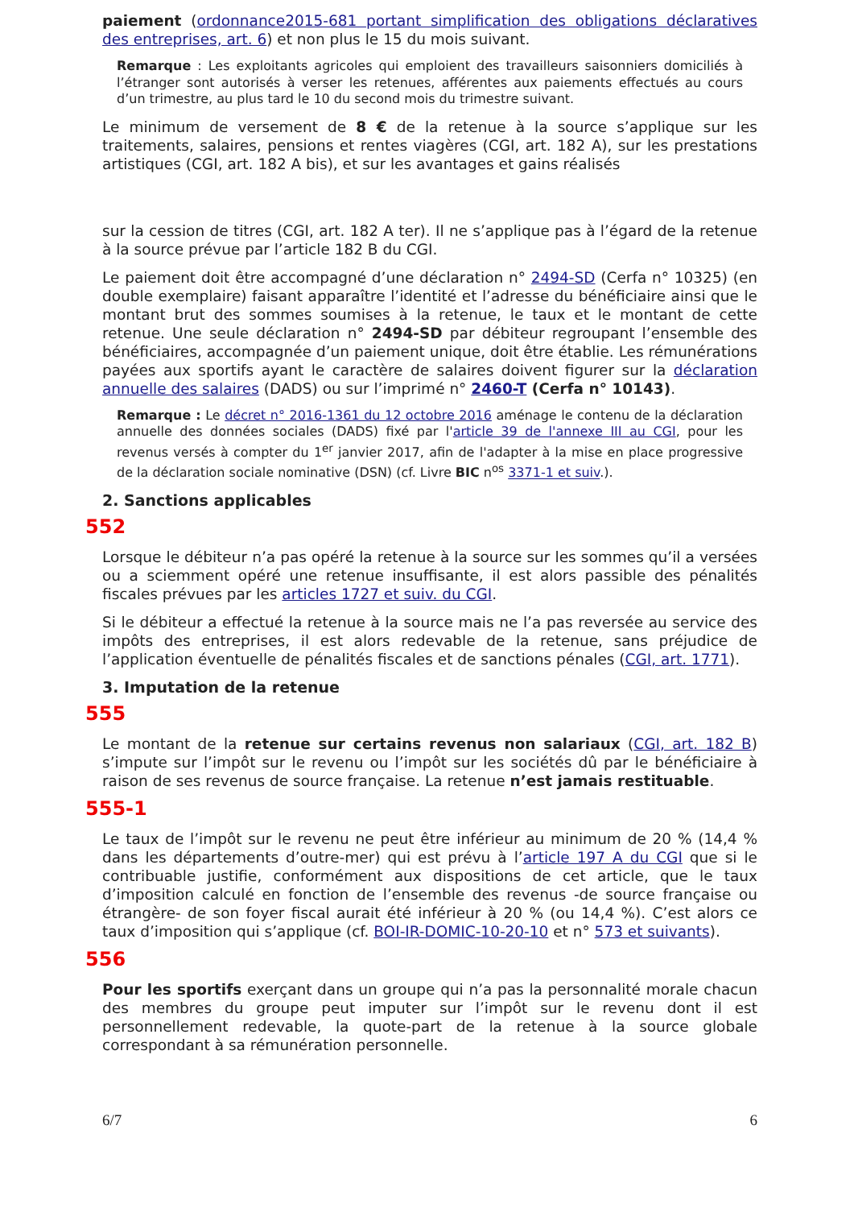paiement (ordonnance2015-681 portant simplification des obligations déclaratives des entreprises, art. 6) et non plus le 15 du mois suivant.
Remarque : Les exploitants agricoles qui emploient des travailleurs saisonniers domiciliés à l’étranger sont autorisés à verser les retenues, afférentes aux paiements effectués au cours d’un trimestre, au plus tard le 10 du second mois du trimestre suivant.
Le minimum de versement de 8 € de la retenue à la source s’applique sur les traitements, salaires, pensions et rentes viagères (CGI, art. 182 A), sur les prestations artistiques (CGI, art. 182 A bis), et sur les avantages et gains réalisés
sur la cession de titres (CGI, art. 182 A ter). Il ne s’applique pas à l’égard de la retenue à la source prévue par l’article 182 B du CGI.
Le paiement doit être accompagné d’une déclaration n° 2494-SD (Cerfa n° 10325) (en double exemplaire) faisant apparaître l’identité et l’adresse du bénéficiaire ainsi que le montant brut des sommes soumises à la retenue, le taux et le montant de cette retenue. Une seule déclaration n° 2494-SD par débiteur regroupant l’ensemble des bénéficiaires, accompagnée d’un paiement unique, doit être établie. Les rémunérations payées aux sportifs ayant le caractère de salaires doivent figurer sur la déclaration annuelle des salaires (DADS) ou sur l’imprimé n° 2460-T (Cerfa n° 10143).
Remarque : Le décret n° 2016-1361 du 12 octobre 2016 aménage le contenu de la déclaration annuelle des données sociales (DADS) fixé par l'article 39 de l'annexe III au CGI, pour les revenus versés à compter du 1<sup>er</sup> janvier 2017, afin de l'adapter à la mise en place progressive de la déclaration sociale nominative (DSN) (cf. Livre BIC n<sup>os</sup> 3371-1 et suiv.).
2. Sanctions applicables
552
Lorsque le débiteur n’a pas opéré la retenue à la source sur les sommes qu’il a versées ou a sciemment opéré une retenue insuffisante, il est alors passible des pénalités fiscales prévues par les articles 1727 et suiv. du CGI.
Si le débiteur a effectué la retenue à la source mais ne l’a pas reversée au service des impôts des entreprises, il est alors redevable de la retenue, sans préjudice de l’application éventuelle de pénalités fiscales et de sanctions pénales (CGI, art. 1771).
3. Imputation de la retenue
555
Le montant de la retenue sur certains revenus non salariaux (CGI, art. 182 B) s’impute sur l’impôt sur le revenu ou l’impôt sur les sociétés dû par le bénéficiaire à raison de ses revenus de source française. La retenue n’est jamais restituable.
555-1
Le taux de l’impôt sur le revenu ne peut être inférieur au minimum de 20 % (14,4 % dans les départements d’outre-mer) qui est prévu à l’article 197 A du CGI que si le contribuable justifie, conformément aux dispositions de cet article, que le taux d’imposition calculé en fonction de l’ensemble des revenus -de source française ou étrangère- de son foyer fiscal aurait été inférieur à 20 % (ou 14,4 %). C’est alors ce taux d’imposition qui s’applique (cf. BOI-IR-DOMIC-10-20-10 et n° 573 et suivants).
556
Pour les sportifs exerçant dans un groupe qui n’a pas la personnalité morale chacun des membres du groupe peut imputer sur l’impôt sur le revenu dont il est personnellement redevable, la quote-part de la retenue à la source globale correspondant à sa rémunération personnelle.
6/7 6